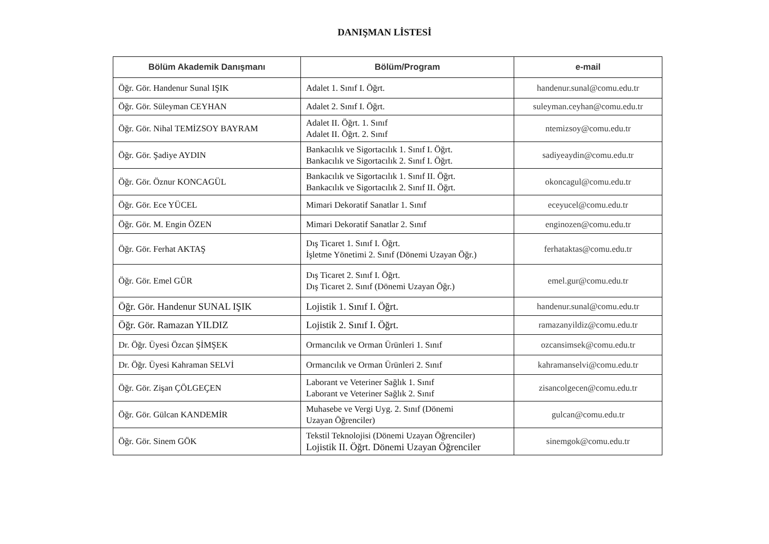DANIŞMAN LİSTESİ
| Bölüm Akademik Danışmanı | Bölüm/Program | e-mail |
| --- | --- | --- |
| Öğr. Gör. Handenur Sunal IŞIK | Adalet 1. Sınıf I. Öğrt. | handenur.sunal@comu.edu.tr |
| Öğr. Gör. Süleyman CEYHAN | Adalet 2. Sınıf I. Öğrt. | suleyman.ceyhan@comu.edu.tr |
| Öğr. Gör. Nihal TEMİZSOY BAYRAM | Adalet II. Öğrt. 1. Sınıf Adalet II. Öğrt. 2. Sınıf | ntemizsoy@comu.edu.tr |
| Öğr. Gör. Şadiye AYDIN | Bankacılık ve Sigortacılık 1. Sınıf I. Öğrt. Bankacılık ve Sigortacılık 2. Sınıf I. Öğrt. | sadiyeaydin@comu.edu.tr |
| Öğr. Gör. Öznur KONCAGÜL | Bankacılık ve Sigortacılık 1. Sınıf II. Öğrt. Bankacılık ve Sigortacılık 2. Sınıf II. Öğrt. | okoncagul@comu.edu.tr |
| Öğr. Gör. Ece YÜCEL | Mimari Dekoratif Sanatlar 1. Sınıf | eceyucel@comu.edu.tr |
| Öğr. Gör. M. Engin ÖZEN | Mimari Dekoratif Sanatlar 2. Sınıf | enginozen@comu.edu.tr |
| Öğr. Gör. Ferhat AKTAŞ | Dış Ticaret 1. Sınıf I. Öğrt. İşletme Yönetimi 2. Sınıf (Dönemi Uzayan Öğr.) | ferhataktas@comu.edu.tr |
| Öğr. Gör. Emel GÜR | Dış Ticaret 2. Sınıf I. Öğrt. Dış Ticaret 2. Sınıf (Dönemi Uzayan Öğr.) | emel.gur@comu.edu.tr |
| Öğr. Gör. Handenur SUNAL IŞIK | Lojistik 1. Sınıf I. Öğrt. | handenur.sunal@comu.edu.tr |
| Öğr. Gör. Ramazan YILDIZ | Lojistik 2. Sınıf I. Öğrt. | ramazanyildiz@comu.edu.tr |
| Dr. Öğr. Üyesi Özcan ŞİMŞEK | Ormancılık ve Orman Ürünleri 1. Sınıf | ozcansimsek@comu.edu.tr |
| Dr. Öğr. Üyesi Kahraman SELVİ | Ormancılık ve Orman Ürünleri 2. Sınıf | kahramanselvi@comu.edu.tr |
| Öğr. Gör. Zişan ÇÖLGEÇEN | Laborant ve Veteriner Sağlık 1. Sınıf Laborant ve Veteriner Sağlık 2. Sınıf | zisancolgecen@comu.edu.tr |
| Öğr. Gör. Gülcan KANDEMİR | Muhasebe ve Vergi Uyg. 2. Sınıf (Dönemi Uzayan Öğrenciler) | gulcan@comu.edu.tr |
| Öğr. Gör. Sinem GÖK | Tekstil Teknolojisi (Dönemi Uzayan Öğrenciler) Lojistik II. Öğrt. Dönemi Uzayan Öğrenciler | sinemgok@comu.edu.tr |